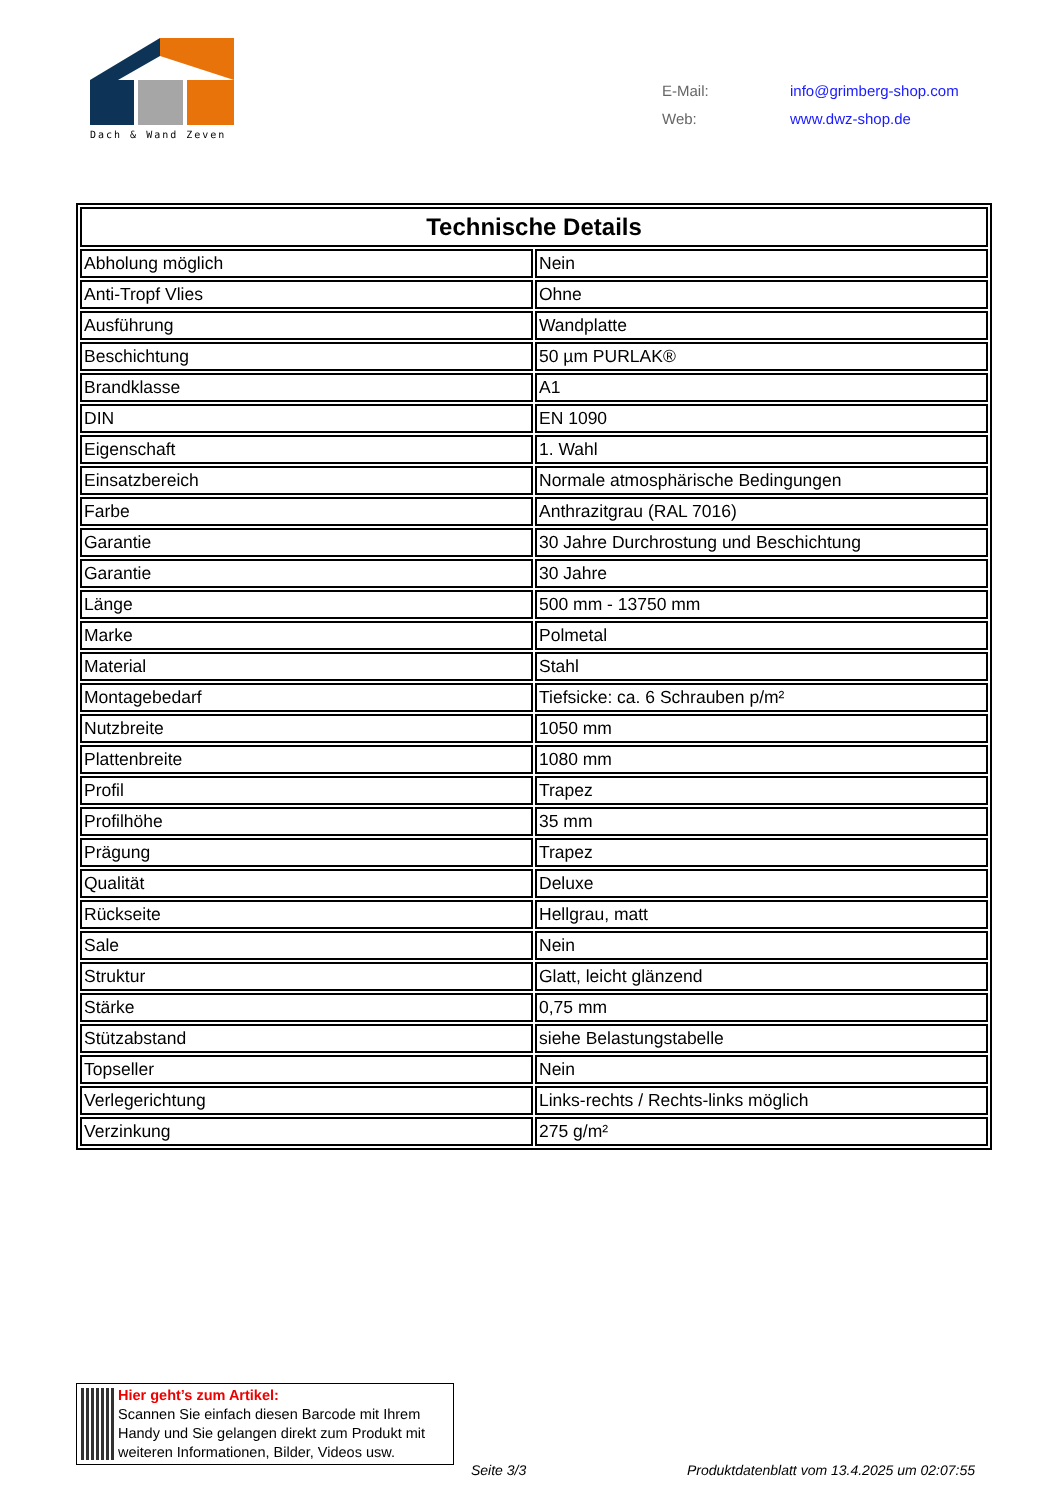Dach & Wand Zeven
| E-Mail: | info@grimberg-shop.com |
| Web: | www.dwz-shop.de |
| Technische Details | |
| --- | --- |
| Abholung möglich | Nein |
| Anti-Tropf Vlies | Ohne |
| Ausführung | Wandplatte |
| Beschichtung | 50 µm PURLAK® |
| Brandklasse | A1 |
| DIN | EN 1090 |
| Eigenschaft | 1. Wahl |
| Einsatzbereich | Normale atmosphärische Bedingungen |
| Farbe | Anthrazitgrau (RAL 7016) |
| Garantie | 30 Jahre Durchrostung und Beschichtung |
| Garantie | 30 Jahre |
| Länge | 500 mm - 13750 mm |
| Marke | Polmetal |
| Material | Stahl |
| Montagebedarf | Tiefsicke: ca. 6 Schrauben p/m² |
| Nutzbreite | 1050 mm |
| Plattenbreite | 1080 mm |
| Profil | Trapez |
| Profilhöhe | 35 mm |
| Prägung | Trapez |
| Qualität | Deluxe |
| Rückseite | Hellgrau, matt |
| Sale | Nein |
| Struktur | Glatt, leicht glänzend |
| Stärke | 0,75 mm |
| Stützabstand | siehe Belastungstabelle |
| Topseller | Nein |
| Verlegerichtung | Links-rechts / Rechts-links möglich |
| Verzinkung | 275 g/m² |
Hier geht’s zum Artikel:
Scannen Sie einfach diesen Barcode mit Ihrem Handy und Sie gelangen direkt zum Produkt mit weiteren Informationen, Bilder, Videos usw.
Seite 3/3
Produktdatenblatt vom 13.4.2025 um 02:07:55